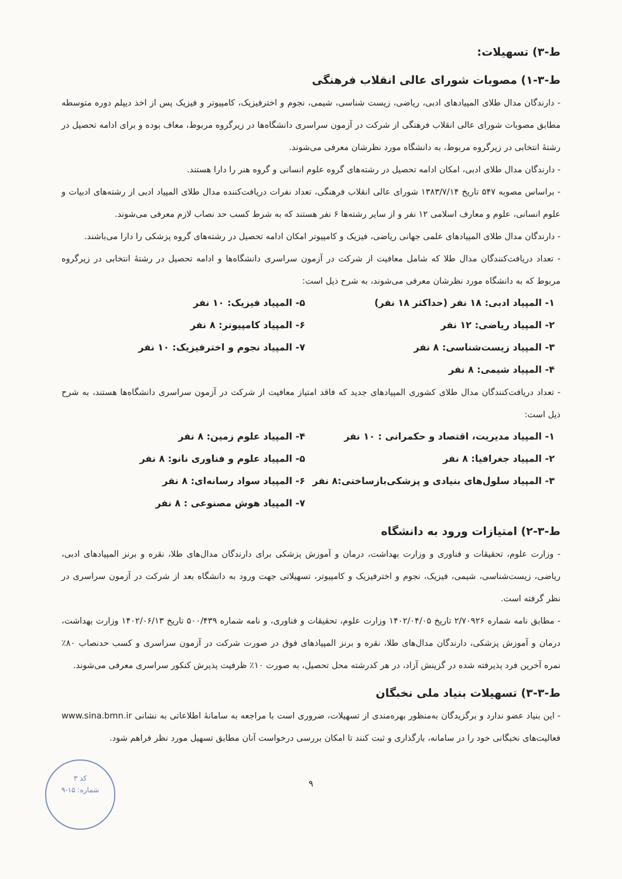ط-۳) تسهیلات:
ط-۳-۱) مصوبات شورای عالی انقلاب فرهنگی
- دارندگان مدال طلای المپیادهای ادبی، ریاضی، زیست شناسی، شیمی، نجوم و اخترفیزیک، کامپیوتر و فیزیک پس از اخذ دیپلم دوره متوسطه مطابق مصوبات شورای عالی انقلاب فرهنگی از شرکت در آزمون سراسری دانشگاه‌ها در زیرگروه مربوط، معاف بوده و برای ادامه تحصیل در رشتهٔ انتخابی در زیرگروه مربوط، به دانشگاه مورد نظرشان معرفی می‌شوند.
- دارندگان مدال طلای ادبی، امکان ادامه تحصیل در رشته‌های گروه علوم انسانی و گروه هنر را دارا هستند.
- براساس مصوبه ۵۴۷ تاریخ ۱۳۸۳/۷/۱۴ شورای عالی انقلاب فرهنگی، تعداد نفرات دریافت‌کننده مدال طلای المپیاد ادبی از رشته‌های ادبیات و علوم انسانی، علوم و معارف اسلامی ۱۲ نفر و از سایر رشته‌ها ۶ نفر هستند که به شرط کسب حد نصاب لازم معرفی می‌شوند.
- دارندگان مدال طلای المپیادهای علمی جهانی ریاضی، فیزیک و کامپیوتر امکان ادامه تحصیل در رشته‌های گروه پزشکی را دارا می‌باشند.
- تعداد دریافت‌کنندگان مدال طلا که شامل معافیت از شرکت در آزمون سراسری دانشگاه‌ها و ادامه تحصیل در رشتهٔ انتخابی در زیرگروه مربوط که به دانشگاه مورد نظرشان معرفی می‌شوند، به شرح ذیل است:
۱- المپیاد ادبی: ۱۸ نفر (حداکثر ۱۸ نفر)
۲- المپیاد ریاضی: ۱۲ نفر
۳- المپیاد زیست‌شناسی: ۸ نفر
۴- المپیاد شیمی: ۸ نفر
۵- المپیاد فیزیک: ۱۰ نفر
۶- المپیاد کامپیوتر: ۸ نفر
۷- المپیاد نجوم و اخترفیزیک: ۱۰ نفر
- تعداد دریافت‌کنندگان مدال طلای کشوری المپیادهای جدید که فاقد امتیاز معافیت از شرکت در آزمون سراسری دانشگاه‌ها هستند، به شرح ذیل است:
۱- المپیاد مدیریت، اقتصاد و حکمرانی : ۱۰ نفر
۲- المپیاد جغرافیا: ۸ نفر
۳- المپیاد سلول‌های بنیادی و پزشکی‌بازساختی:۸ نفر
۴- المپیاد علوم زمین: ۸ نفر
۵- المپیاد علوم و فناوری نانو: ۸ نفر
۶- المپیاد سواد رسانه‌ای: ۸ نفر
۷- المپیاد هوش مصنوعی : ۸ نفر
ط-۳-۲) امتیازات ورود به دانشگاه
- وزارت علوم، تحقیقات و فناوری و وزارت بهداشت، درمان و آموزش پزشکی برای دارندگان مدال‌های طلا، نقره و برنز المپیادهای ادبی، ریاضی، زیست‌شناسی، شیمی، فیزیک، نجوم و اخترفیزیک و کامپیوتر، تسهیلاتی جهت ورود به دانشگاه بعد از شرکت در آزمون سراسری در نظر گرفته است.
- مطابق نامه شماره ۲/۷۰۹۲۶ تاریخ ۱۴۰۲/۰۴/۰۵ وزارت علوم، تحقیقات و فناوری، و نامه شماره ۵۰۰/۴۳۹ تاریخ ۱۴۰۲/۰۶/۱۳ وزارت بهداشت، درمان و آموزش پزشکی، دارندگان مدال‌های طلا، نقره و برنز المپیادهای فوق در صورت شرکت در آزمون سراسری و کسب حدنصاب ۸۰٪ نمره آخرین فرد پذیرفته شده در گزینش آزاد، در هر کدرشته محل تحصیل، به صورت ۱۰٪ ظرفیت پذیرش کنکور سراسری معرفی می‌شوند.
ط-۳-۳) تسهیلات بنیاد ملی نخبگان
- این بنیاد عضو ندارد و برگزیدگان به‌منظور بهره‌مندی از تسهیلات، ضروری است با مراجعه به سامانهٔ اطلاعاتی به نشانی www.sina.bmn.ir فعالیت‌های نخبگانی خود را در سامانه، بارگذاری و ثبت کنند تا امکان بررسی درخواست آنان مطابق تسهیل مورد نظر فراهم شود.
۹
کد ۳
شماره: ۱۵-۹